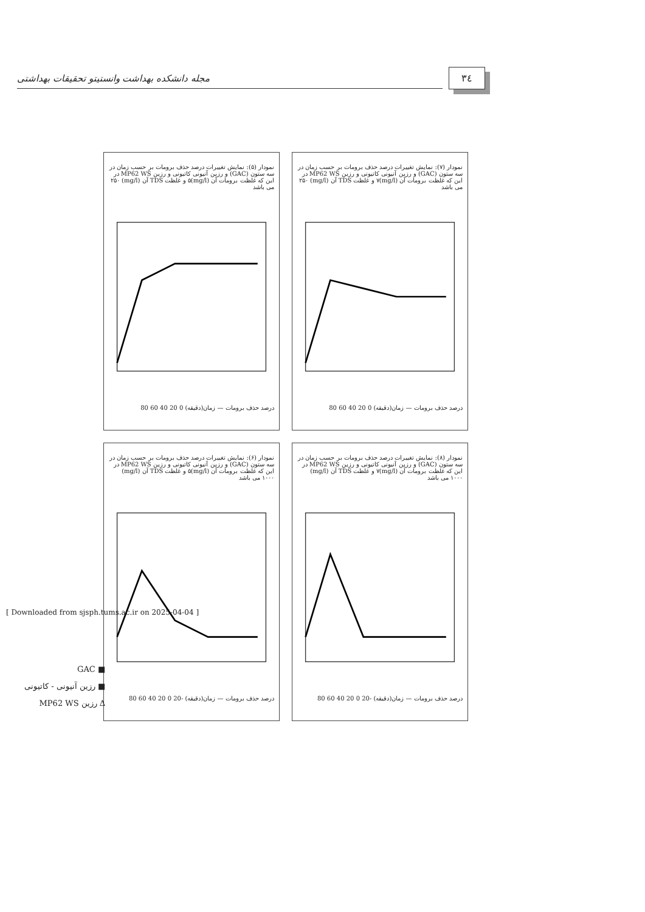۳٤
مجله دانشکده بهداشت وانستیتو تحقیقات بهداشتی
نمودار (۵): نمایش تغییرات درصد حذف برومات بر حسب زمان در سه ستون (GAC) و رزین آنیونی کاتیونی و رزین MP62 WS در این که غلظت برومات آن (mg/l)۵ و غلظت TDS آن (mg/l) ۲۵۰ می باشد
درصد حذف برومات — زمان(دقیقه) 0 20 40 60 80
نمودار (۷): نمایش تغییرات درصد حذف برومات بر حسب زمان در سه ستون (GAC) و رزین آنیونی کاتیونی و رزین MP62 WS در این که غلظت برومات آن (mg/l)۷ و غلظت TDS آن (mg/l) ۲۵۰ می باشد
درصد حذف برومات — زمان(دقیقه) 0 20 40 60 80
نمودار (۶): نمایش تغییرات درصد حذف برومات بر حسب زمان در سه ستون (GAC) و رزین آنیونی کاتیونی و رزین MP62 WS در این که غلظت برومات آن (mg/l)۵ و غلظت TDS آن (mg/l) ۱۰۰۰ می باشد
درصد حذف برومات — زمان(دقیقه) -20 0 20 40 60 80
نمودار (۸): نمایش تغییرات درصد حذف برومات بر حسب زمان در سه ستون (GAC) و رزین آنیونی کاتیونی و رزین MP62 WS در این که غلظت برومات آن (mg/l)۷ و غلظت TDS آن (mg/l) ۱۰۰۰ می باشد
درصد حذف برومات — زمان(دقیقه) -20 0 20 40 60 80
■ GAC
■ رزین آنیونی - کاتیونی
Δ رزین MP62 WS
[ Downloaded from sjsph.tums.ac.ir on 2025-04-04 ]